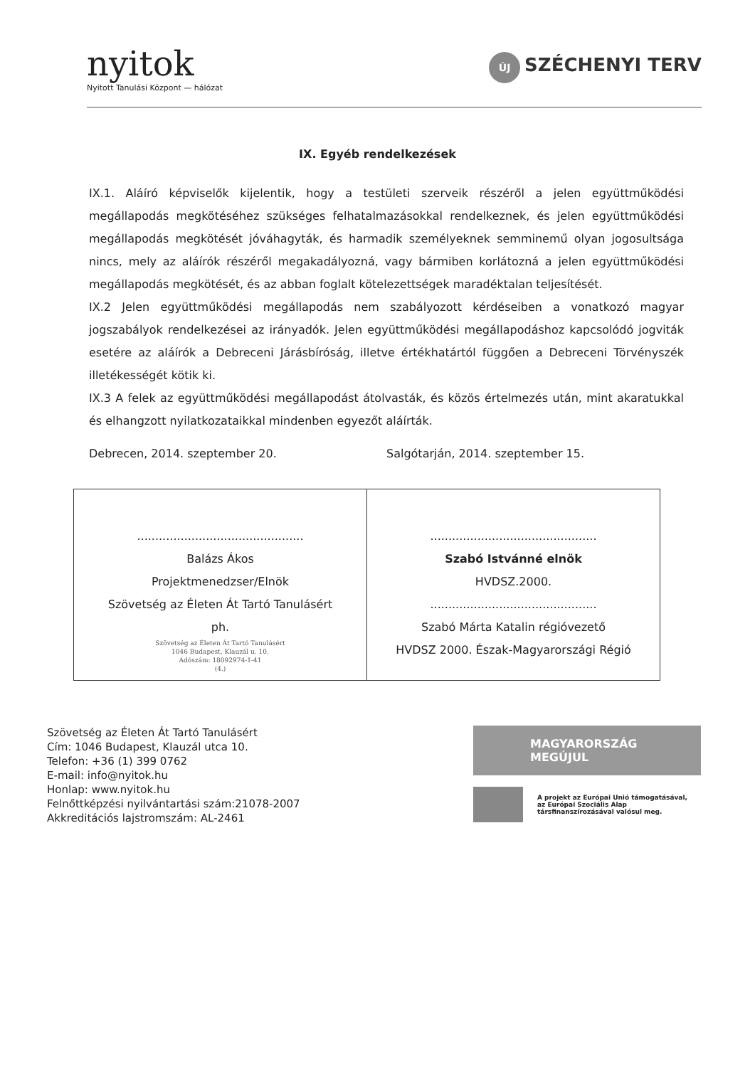nyitok
Nyitott Tanulási Központ — hálózat
ÚJ SZÉCHENYI TERV
IX. Egyéb rendelkezések
IX.1. Aláíró képviselők kijelentik, hogy a testületi szerveik részéről a jelen együttműködési megállapodás megkötéséhez szükséges felhatalmazásokkal rendelkeznek, és jelen együttműködési megállapodás megkötését jóváhagyták, és harmadik személyeknek semminemű olyan jogosultsága nincs, mely az aláírók részéről megakadályozná, vagy bármiben korlátozná a jelen együttműködési megállapodás megkötését, és az abban foglalt kötelezettségek maradéktalan teljesítését.
IX.2 Jelen együttműködési megállapodás nem szabályozott kérdéseiben a vonatkozó magyar jogszabályok rendelkezései az irányadók. Jelen együttműködési megállapodáshoz kapcsolódó jogviták esetére az aláírók a Debreceni Járásbíróság, illetve értékhatártól függően a Debreceni Törvényszék illetékességét kötik ki.
IX.3 A felek az együttműködési megállapodást átolvasták, és közös értelmezés után, mint akaratukkal és elhangzott nyilatkozataikkal mindenben egyezőt aláírták.
Debrecen, 2014. szeptember 20. Salgótarján, 2014. szeptember 15.
| .............................................. Balázs Ákos Projektmenedzser/Elnök Szövetség az Életen Át Tartó Tanulásért ph. Szövetség az Életen Át Tartó Tanulásért 1046 Budapest, Klauzál u. 10. Adószám: 18092974-1-41 (4.) | .............................................. Szabó Istvánné elnök HVDSZ.2000. .............................................. Szabó Márta Katalin régióvezető HVDSZ 2000. Észak-Magyarországi Régió |
Szövetség az Életen Át Tartó Tanulásért
Cím: 1046 Budapest, Klauzál utca 10.
Telefon: +36 (1) 399 0762
E-mail: info@nyitok.hu
Honlap: www.nyitok.hu
Felnőttképzési nyilvántartási szám:21078-2007
Akkreditációs lajstromszám: AL-2461
MAGYARORSZÁG MEGÚJUL
A projekt az Európai Unió támogatásával,
az Európai Szociális Alap
társfinanszírozásával valósul meg.